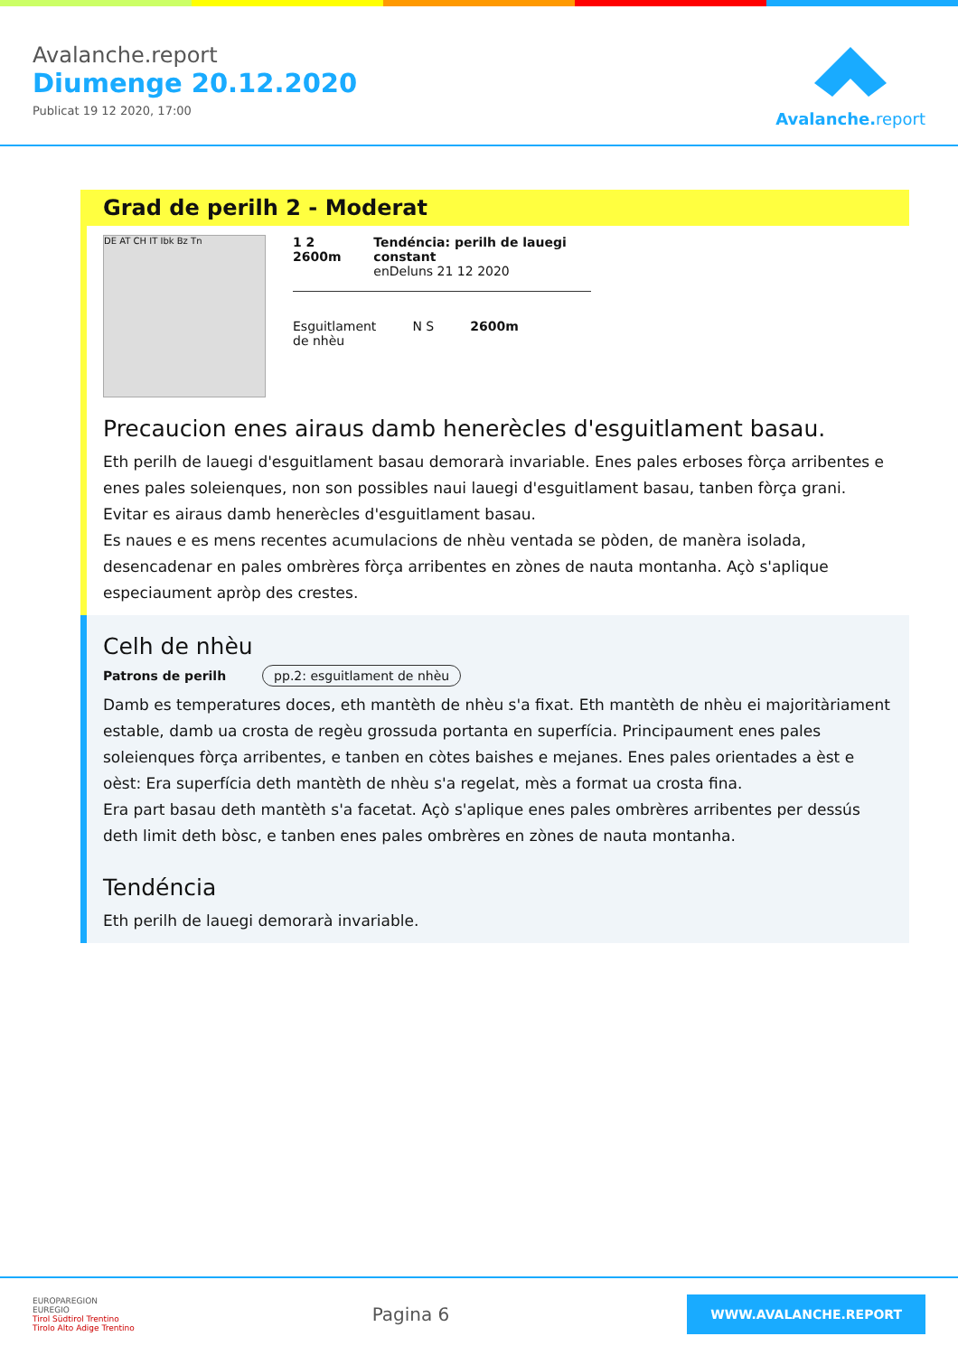Avalanche.report
Diumenge 20.12.2020
Publicat 19 12 2020, 17:00
Avalanche. report
Grad de perilh 2 - Moderat
DE AT CH IT Ibk Bz Tn
1 2 2600m Tendéncia: perilh de lauegi constant
enDeluns 21 12 2020
Esguitlament
de nhèu
N S 2600m
Precaucion enes airaus damb henerècles d'esguitlament basau.
Eth perilh de lauegi d'esguitlament basau demorarà invariable. Enes pales erboses fòrça arribentes e enes pales soleienques, non son possibles naui lauegi d'esguitlament basau, tanben fòrça grani. Evitar es airaus damb henerècles d'esguitlament basau.
Es naues e es mens recentes acumulacions de nhèu ventada se pòden, de manèra isolada, desencadenar en pales ombrères fòrça arribentes en zònes de nauta montanha. Açò s'aplique especiaument apròp des crestes.
Celh de nhèu
Patrons de perilh pp.2: esguitlament de nhèu
Damb es temperatures doces, eth mantèth de nhèu s'a fixat. Eth mantèth de nhèu ei majoritàriament estable, damb ua crosta de regèu grossuda portanta en superfícia. Principaument enes pales soleienques fòrça arribentes, e tanben en còtes baishes e mejanes. Enes pales orientades a èst e oèst: Era superfícia deth mantèth de nhèu s'a regelat, mès a format ua crosta fina.
Era part basau deth mantèth s'a facetat. Açò s'aplique enes pales ombrères arribentes per dessús deth limit deth bòsc, e tanben enes pales ombrères en zònes de nauta montanha.
Tendéncia
Eth perilh de lauegi demorarà invariable.
EUROPAREGION
EUREGIO
Tirol Südtirol Trentino
Tirolo Alto Adige Trentino
Pagina 6
WWW.AVALANCHE.REPORT